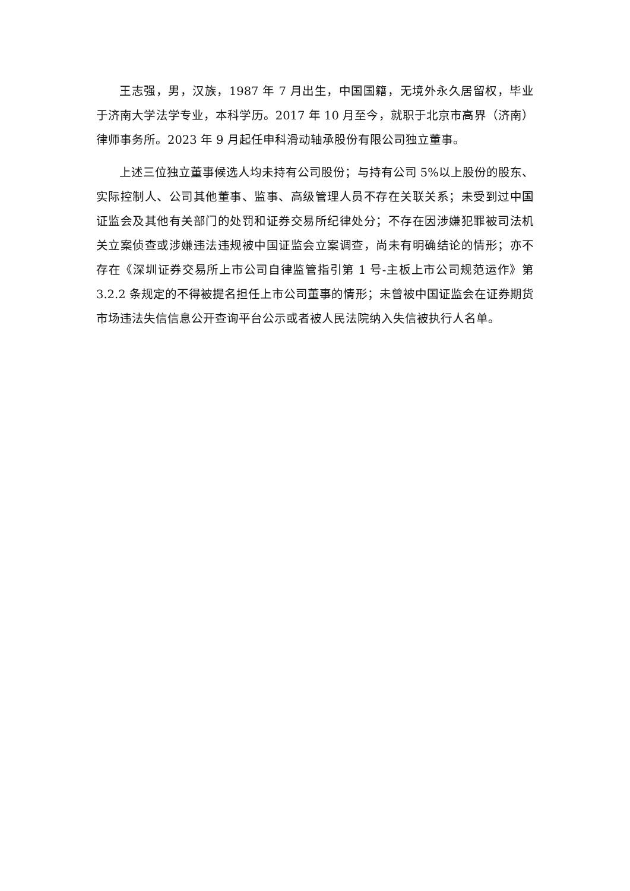王志强，男，汉族，1987 年 7 月出生，中国国籍，无境外永久居留权，毕业于济南大学法学专业，本科学历。2017 年 10 月至今，就职于北京市高界（济南）律师事务所。2023 年 9 月起任申科滑动轴承股份有限公司独立董事。
上述三位独立董事候选人均未持有公司股份；与持有公司 5%以上股份的股东、实际控制人、公司其他董事、监事、高级管理人员不存在关联关系；未受到过中国证监会及其他有关部门的处罚和证券交易所纪律处分；不存在因涉嫌犯罪被司法机关立案侦查或涉嫌违法违规被中国证监会立案调查，尚未有明确结论的情形；亦不存在《深圳证券交易所上市公司自律监管指引第 1 号-主板上市公司规范运作》第 3.2.2 条规定的不得被提名担任上市公司董事的情形；未曾被中国证监会在证券期货市场违法失信信息公开查询平台公示或者被人民法院纳入失信被执行人名单。